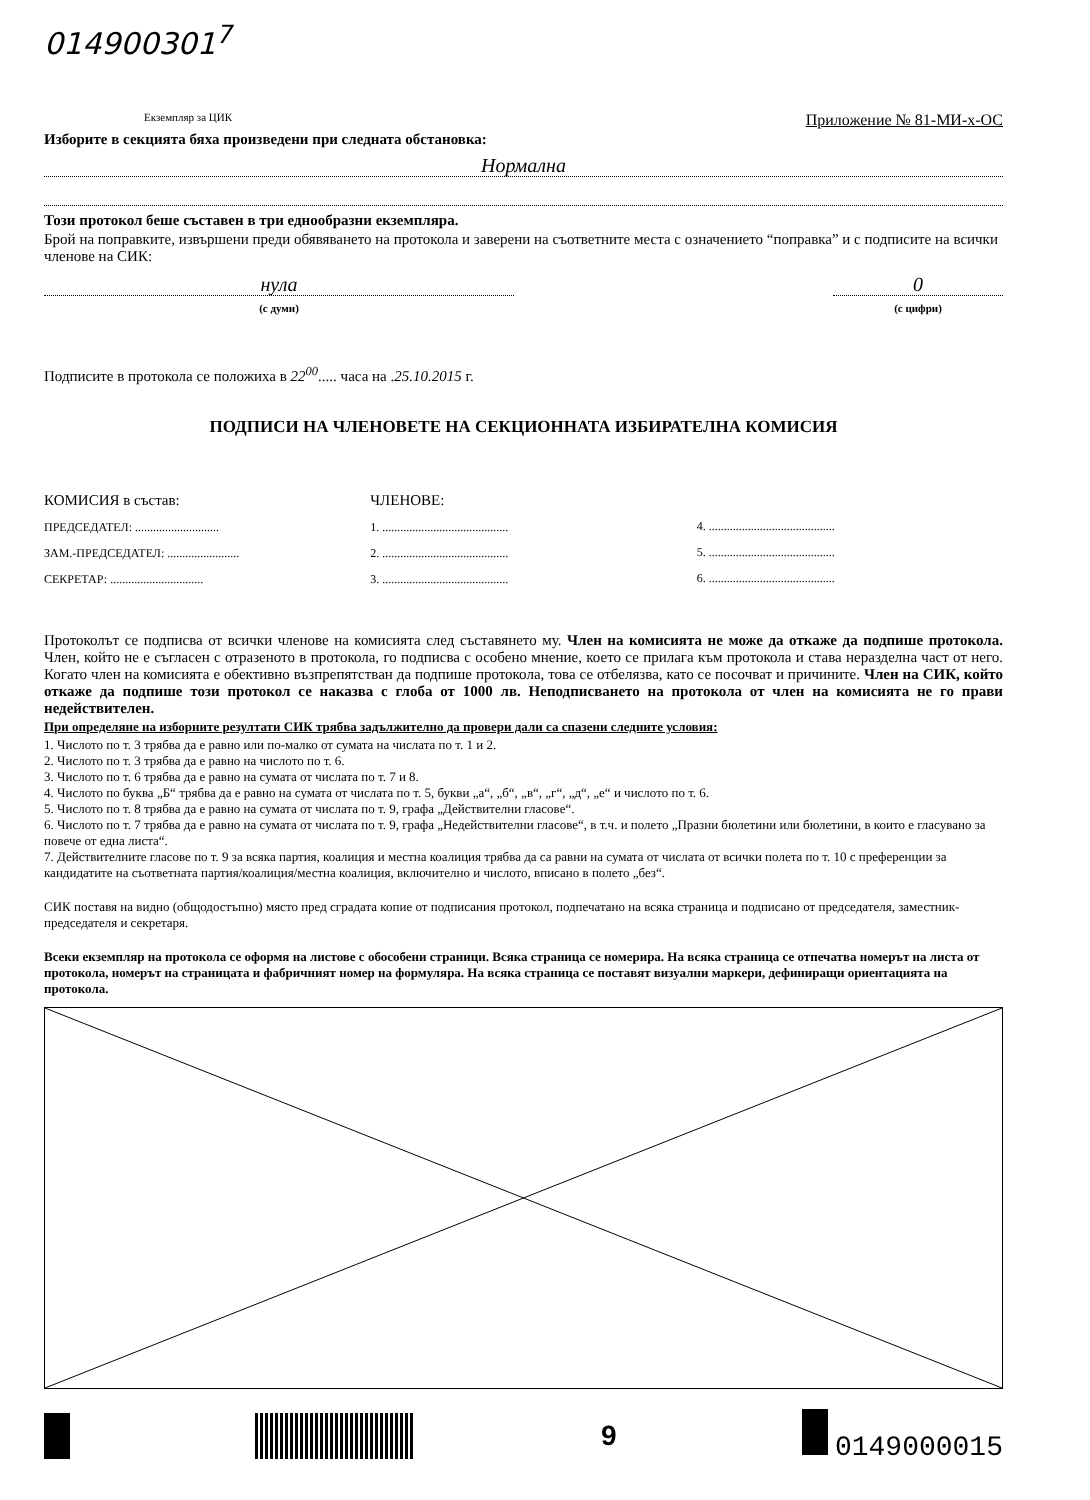014900301<sup>7</sup>
Екземпляр за ЦИК Приложение № 81-МИ-х-ОС
Изборите в секцията бяха произведени при следната обстановка:
Нормална
Този протокол беше съставен в три еднообразни екземпляра.
Брой на поправките, извършени преди обявяването на протокола и заверени на съответните места с означението “поправка” и с подписите на всички членове на СИК:
нула
(с думи)
0
(с цифри)
Подписите в протокола се положиха в 22<sup>00</sup>..... часа на .25.10.2015 г.
ПОДПИСИ НА ЧЛЕНОВЕТЕ НА СЕКЦИОННАТА ИЗБИРАТЕЛНА КОМИСИЯ
КОМИСИЯ в състав:
ПРЕДСЕДАТЕЛ: ............................
ЗАМ.-ПРЕДСЕДАТЕЛ: ........................
СЕКРЕТАР: ...............................
ЧЛЕНОВЕ:
1. ..........................................
2. ..........................................
3. ..........................................
4. ..........................................
5. ..........................................
6. ..........................................
Протоколът се подписва от всички членове на комисията след съставянето му. Член на комисията не може да откаже да подпише протокола. Член, който не е съгласен с отразеното в протокола, го подписва с особено мнение, което се прилага към протокола и става неразделна част от него. Когато член на комисията е обективно възпрепятстван да подпише протокола, това се отбелязва, като се посочват и причините. Член на СИК, който откаже да подпише този протокол се наказва с глоба от 1000 лв. Неподписването на протокола от член на комисията не го прави недействителен.
При определяне на изборните резултати СИК трябва задължително да провери дали са спазени следните условия:
1. Числото по т. 3 трябва да е равно или по-малко от сумата на числата по т. 1 и 2.
2. Числото по т. 3 трябва да е равно на числото по т. 6.
3. Числото по т. 6 трябва да е равно на сумата от числата по т. 7 и 8.
4. Числото по буква „Б“ трябва да е равно на сумата от числата по т. 5, букви „а“, „б“, „в“, „г“, „д“, „е“ и числото по т. 6.
5. Числото по т. 8 трябва да е равно на сумата от числата по т. 9, графа „Действителни гласове“.
6. Числото по т. 7 трябва да е равно на сумата от числата по т. 9, графа „Недействителни гласове“, в т.ч. и полето „Празни бюлетини или бюлетини, в които е гласувано за повече от една листа“.
7. Действителните гласове по т. 9 за всяка партия, коалиция и местна коалиция трябва да са равни на сумата от числата от всички полета по т. 10 с преференции за кандидатите на съответната партия/коалиция/местна коалиция, включително и числото, вписано в полето „без“.
СИК поставя на видно (общодостъпно) място пред сградата копие от подписания протокол, подпечатано на всяка страница и подписано от председателя, заместник-председателя и секретаря.
Всеки екземпляр на протокола се оформя на листове с обособени страници. Всяка страница се номерира. На всяка страница се отпечатва номерът на листа от протокола, номерът на страницата и фабричният номер на формуляра. На всяка страница се поставят визуални маркери, дефиниращи ориентацията на протокола.
9 0149000015